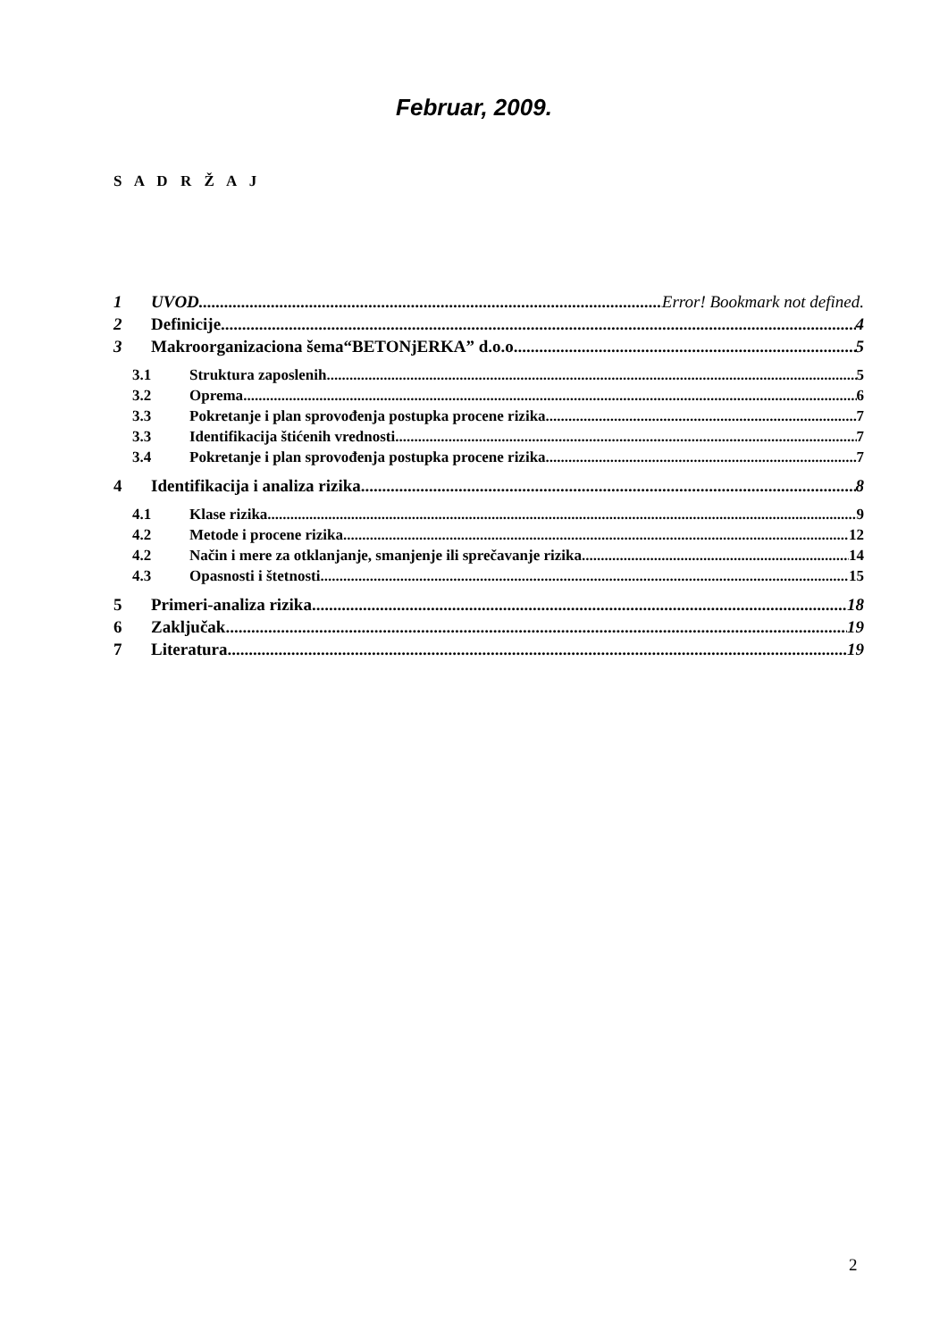Februar, 2009.
S A D R Ž A J
1 UVOD Error! Bookmark not defined.
2 Definicije 4
3 Makroorganizaciona šema“BETONjERKA” d.o.o. 5
3.1 Struktura zaposlenih 5
3.2 Oprema 6
3.3 Pokretanje i plan sprovođenja postupka procene rizika 7
3.3 Identifikacija štićenih vrednosti 7
3.4 Pokretanje i plan sprovođenja postupka procene rizika 7
4 Identifikacija i analiza rizika 8
4.1 Klase rizika 9
4.2 Metode i procene rizika 12
4.2 Način i mere za otklanjanje, smanjenje ili sprečavanje rizika 14
4.3 Opasnosti i štetnosti 15
5 Primeri-analiza rizika 18
6 Zaključak 19
7 Literatura 19
2